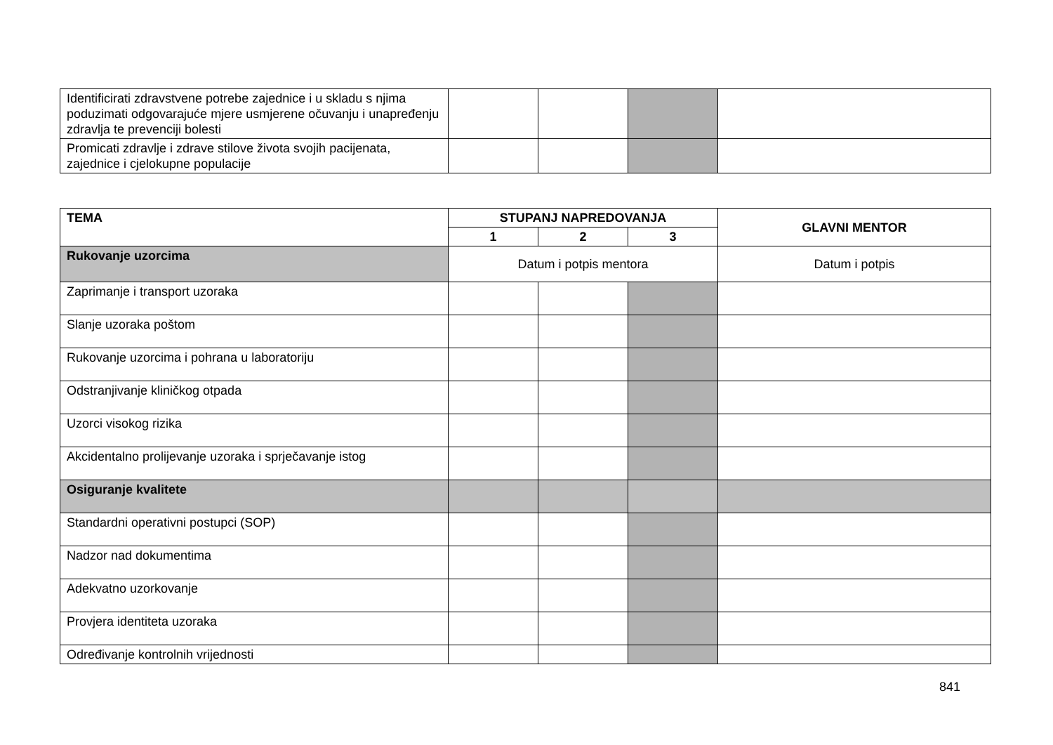| Identificirati zdravstvene potrebe zajednice i u skladu s njima poduzimati odgovarajuće mjere usmjerene očuvanju i unapređenju zdravlja te prevenciji bolesti | | | | |
| Promicati zdravlje i zdrave stilove života svojih pacijenata, zajednice i cjelokupne populacije | | | | |
| TEMA | STUPANJ NAPREDOVANJA | | | GLAVNI MENTOR |
| --- | --- | --- | --- | --- |
| | 1 | 2 | 3 | |
| Rukovanje uzorcima | Datum i potpis mentora | | | Datum i potpis |
| Zaprimanje i transport uzoraka | | | | |
| Slanje uzoraka poštom | | | | |
| Rukovanje uzorcima i pohrana u laboratoriju | | | | |
| Odstranjivanje kliničkog otpada | | | | |
| Uzorci visokog rizika | | | | |
| Akcidentalno prolijevanje uzoraka i sprječavanje istog | | | | |
| Osiguranje kvalitete | | | | |
| Standardni operativni postupci (SOP) | | | | |
| Nadzor nad dokumentima | | | | |
| Adekvatno uzorkovanje | | | | |
| Provjera identiteta uzoraka | | | | |
| Određivanje kontrolnih vrijednosti | | | | |
841